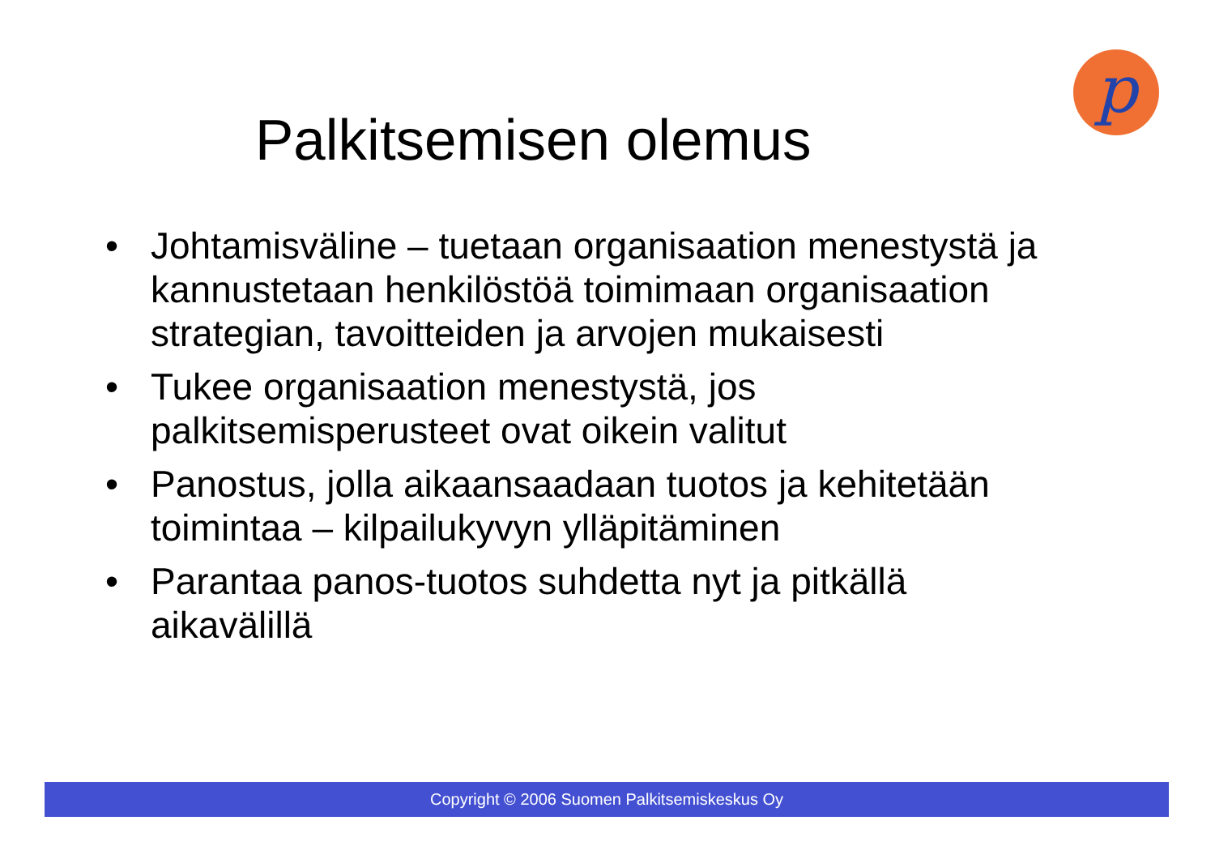p
Palkitsemisen olemus
• Johtamisväline – tuetaan organisaation menestystä ja kannustetaan henkilöstöä toimimaan organisaation strategian, tavoitteiden ja arvojen mukaisesti
• Tukee organisaation menestystä, jos palkitsemisperusteet ovat oikein valitut
• Panostus, jolla aikaansaadaan tuotos ja kehitetään toimintaa – kilpailukyvyn ylläpitäminen
• Parantaa panos-tuotos suhdetta nyt ja pitkällä aikavälillä
Copyright © 2006 Suomen Palkitsemiskeskus Oy